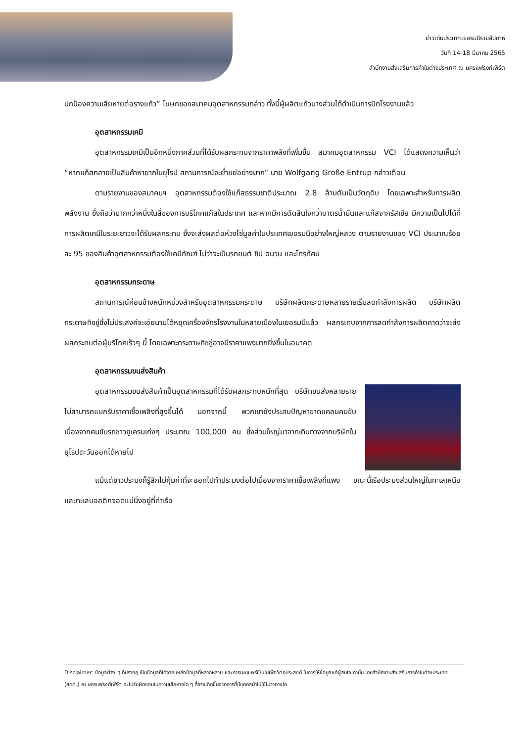ข่าวเด่นประเทศเยอรมนีรายสัปดาห์
วันที่ 14-18 มีนาคม 2565
สำนักงานส่งเสริมการค้าในต่างประเทศ ณ นครแฟรงก์เฟิร์ต
ปกป้องความเสียหายต่อรางแก้ว” โฆษกของสมาคมอุตสาหกรรมกล่าว ทั้งนี้ผู้ผลิตแก้วบางส่วนได้ดำเนินการปิดโรงงานแล้ว
อุตสาหกรรมเคมี
อุตสาหกรรมเคมีเป็นอีกหนึ่งภาคส่วนที่ได้รับผลกระทบจากราคาพลังที่เพิ่มขึ้น สมาคมอุตสาหกรรม VCI ได้แสดงความเห็นว่า “หากแก็สกลายเป็นสินค้าหายากในยุโรป สถานการณ์จะย่ำแย่อย่างมาก” นาย Wolfgang Große Entrup กล่าวเตือน
ตามรายงานของสมาคมฯ อุตสาหกรรมต้องใช้แก๊สธรรมชาติประมาณ 2.8 ล้านตันเป็นวัตถุดิบ โดยเฉพาะสำหรับการผลิตพลังงาน ซึ่งถือว่ามากกว่าหนึ่งในสี่ของการบริโภคแก๊สในประเทศ และหากมีการตัดสินใจคว่ำบาตรน้ำมันและแก๊สจากรัสเซีย มีความเป็นไปได้ที่การผลิตเคมีในระยะยาวจะได้รับผลกระทบ ซึ่งจะส่งผลต่อห่วงโซ่มูลค่าในประเทศเยอรมนีอย่างใหญ่หลวง ตามรายงานของ VCI ประมาณร้อยละ 95 ของสินค้าอุตสาหกรรมต้องใช้เคมีภัณฑ์ ไม่ว่าจะเป็นรถยนต์ ชิป ฉนวน และโทรทัศน์
อุตสาหกรรมกระดาษ
สถานการณ์ค่อนข้างหนักหน่วงสำหรับอุตสาหกรรมกระดาษ บริษัทผลิตกระดาษหลายรายเริ่มลดกำลังการผลิต บริษัทผลิตกระดาษทิชชู่ซึ่งไม่ประสงค์จะเอ่ยนามได้หยุดเครื่องจักรโรงงานในหลายเมืองในเยอรมนีแล้ว ผลกระทบจากการลดกำลังการผลิตคาดว่าจะส่งผลกระทบต่อผู้บริโภคเร็วๆ นี้ โดยเฉพาะกระดาษทิชชู่อาจมีราคาแพงมากยิ่งขึ้นในอนาคต
อุตสาหกรรมขนส่งสินค้า
อุตสาหกรรมขนส่งสินค้าเป็นอุตสาหกรรมที่ได้รับผลกระทบหนักที่สุด บริษัทขนส่งหลายรายไม่สามารถแบกรับราคาเชื้อเพลิงที่สูงขึ้นได้ นอกจากนี้ พวกเขายังประสบปัญหาขาดแคลนคนขับ เนื่องจากคนขับรถชาวยูเครนเก่งๆ ประมาณ 100,000 คน ซึ่งส่วนใหญ่มาจากเดินทางจากบริษัทในยุโรปตะวันออกได้หายไป
แม้แต่ชาวประมงก็รู้สึกไม่คุ้มค่าที่จะออกไปทำประมงต่อไปเนื่องจากราคาเชื้อเพลิงที่แพง ขณะนี้เรือประมงส่วนใหญ่ในทะเลเหนือและทะเลบอลติกจอดแน่นิ่งอยู่ที่ท่าเรือ
Disclaimer: ข้อมูลต่าง ๆ ที่ปรากฏ เป็นข้อมูลที่ได้จากแหล่งข้อมูลที่หลากหลาย และการเผยแพร่เป็นไปเพื่อวัตถุประสงค์ ในการให้ข้อมูลแก่ผู้สนใจเท่านั้น โดยสำนักงานส่งเสริมการค้าในต่างประเทศ (สคต.) ณ นครแฟรงก์เฟิร์ต จะไม่รับผิดชอบในความเสียหายใด ๆ ที่อาจเกิดขึ้นจากการที่มีบุคคลนำไปใช้ไม่ว่าทางใด